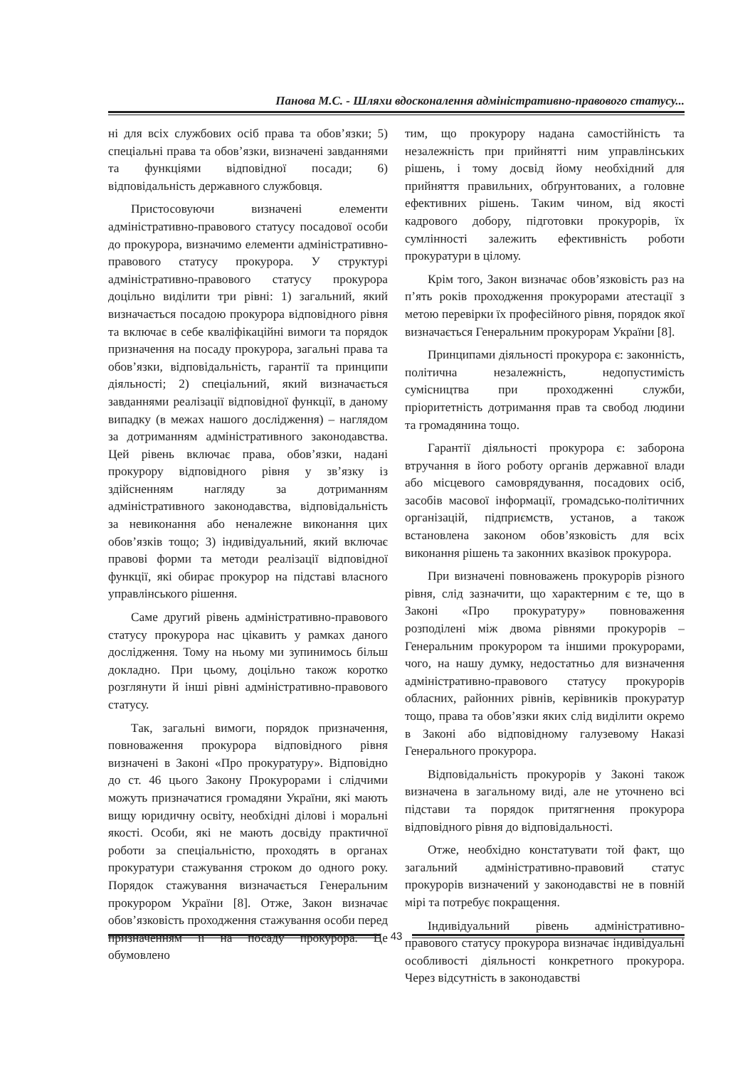Панова М.С. - Шляхи вдосконалення адміністративно-правового статусу...
ні для всіх службових осіб права та обов’язки; 5) спеціальні права та обов’язки, визначені завданнями та функціями відповідної посади; 6) відповідальність державного службовця.
Пристосовуючи визначені елементи адміністративно-правового статусу посадової особи до прокурора, визначимо елементи адміністративно-правового статусу прокурора. У структурі адміністративно-правового статусу прокурора доцільно виділити три рівні: 1) загальний, який визначається посадою прокурора відповідного рівня та включає в себе кваліфікаційні вимоги та порядок призначення на посаду прокурора, загальні права та обов’язки, відповідальність, гарантії та принципи діяльності; 2) спеціальний, який визначається завданнями реалізації відповідної функції, в даному випадку (в межах нашого дослідження) – наглядом за дотриманням адміністративного законодавства. Цей рівень включає права, обов’язки, надані прокурору відповідного рівня у зв’язку із здійсненням нагляду за дотриманням адміністративного законодавства, відповідальність за невиконання або неналежне виконання цих обов’язків тощо; 3) індивідуальний, який включає правові форми та методи реалізації відповідної функції, які обирає прокурор на підставі власного управлінського рішення.
Саме другий рівень адміністративно-правового статусу прокурора нас цікавить у рамках даного дослідження. Тому на ньому ми зупинимось більш докладно. При цьому, доцільно також коротко розглянути й інші рівні адміністративно-правового статусу.
Так, загальні вимоги, порядок призначення, повноваження прокурора відповідного рівня визначені в Законі «Про прокуратуру». Відповідно до ст. 46 цього Закону Прокурорами і слідчими можуть призначатися громадяни України, які мають вищу юридичну освіту, необхідні ділові і моральні якості. Особи, які не мають досвіду практичної роботи за спеціальністю, проходять в органах прокуратури стажування строком до одного року. Порядок стажування визначається Генеральним прокурором України [8]. Отже, Закон визначає обов’язковість проходження стажування особи перед призначенням її на посаду прокурора. Це обумовлено
тим, що прокурору надана самостійність та незалежність при прийнятті ним управлінських рішень, і тому досвід йому необхідний для прийняття правильних, обґрунтованих, а головне ефективних рішень. Таким чином, від якості кадрового добору, підготовки прокурорів, їх сумлінності залежить ефективність роботи прокуратури в цілому.
Крім того, Закон визначає обов’язковість раз на п’ять років проходження прокурорами атестації з метою перевірки їх професійного рівня, порядок якої визначається Генеральним прокурорам України [8].
Принципами діяльності прокурора є: законність, політична незалежність, недопустимість сумісництва при проходженні служби, пріоритетність дотримання прав та свобод людини та громадянина тощо.
Гарантії діяльності прокурора є: заборона втручання в його роботу органів державної влади або місцевого самоврядування, посадових осіб, засобів масової інформації, громадсько-політичних організацій, підприємств, установ, а також встановлена законом обов’язковість для всіх виконання рішень та законних вказівок прокурора.
При визначені повноважень прокурорів різного рівня, слід зазначити, що характерним є те, що в Законі «Про прокуратуру» повноваження розподілені між двома рівнями прокурорів – Генеральним прокурором та іншими прокурорами, чого, на нашу думку, недостатньо для визначення адміністративно-правового статусу прокурорів обласних, районних рівнів, керівників прокуратур тощо, права та обов’язки яких слід виділити окремо в Законі або відповідному галузевому Наказі Генерального прокурора.
Відповідальність прокурорів у Законі також визначена в загальному виді, але не уточнено всі підстави та порядок притягнення прокурора відповідного рівня до відповідальності.
Отже, необхідно констатувати той факт, що загальний адміністративно-правовий статус прокурорів визначений у законодавстві не в повній мірі та потребує покращення.
Індивідуальний рівень адміністративно-правового статусу прокурора визначає індивідуальні особливості діяльності конкретного прокурора. Через відсутність в законодавстві
43